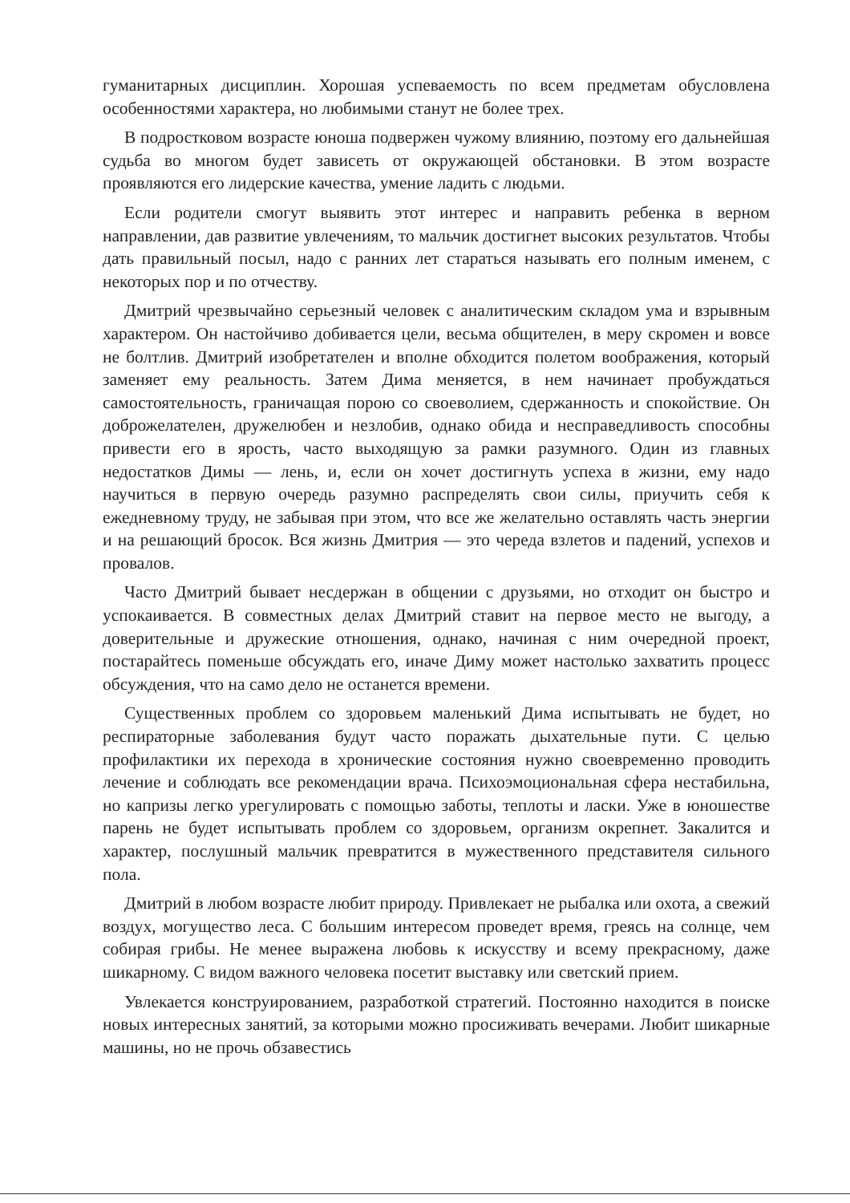гуманитарных дисциплин. Хорошая успеваемость по всем предметам обусловлена особенностями характера, но любимыми станут не более трех.
В подростковом возрасте юноша подвержен чужому влиянию, поэтому его дальнейшая судьба во многом будет зависеть от окружающей обстановки. В этом возрасте проявляются его лидерские качества, умение ладить с людьми.
Если родители смогут выявить этот интерес и направить ребенка в верном направлении, дав развитие увлечениям, то мальчик достигнет высоких результатов. Чтобы дать правильный посыл, надо с ранних лет стараться называть его полным именем, с некоторых пор и по отчеству.
Дмитрий чрезвычайно серьезный человек с аналитическим складом ума и взрывным характером. Он настойчиво добивается цели, весьма общителен, в меру скромен и вовсе не болтлив. Дмитрий изобретателен и вполне обходится полетом воображения, который заменяет ему реальность. Затем Дима меняется, в нем начинает пробуждаться самостоятельность, граничащая порою со своеволием, сдержанность и спокойствие. Он доброжелателен, дружелюбен и незлобив, однако обида и несправедливость способны привести его в ярость, часто выходящую за рамки разумного. Один из главных недостатков Димы — лень, и, если он хочет достигнуть успеха в жизни, ему надо научиться в первую очередь разумно распределять свои силы, приучить себя к ежедневному труду, не забывая при этом, что все же желательно оставлять часть энергии и на решающий бросок. Вся жизнь Дмитрия — это череда взлетов и падений, успехов и провалов.
Часто Дмитрий бывает несдержан в общении с друзьями, но отходит он быстро и успокаивается. В совместных делах Дмитрий ставит на первое место не выгоду, а доверительные и дружеские отношения, однако, начиная с ним очередной проект, постарайтесь поменьше обсуждать его, иначе Диму может настолько захватить процесс обсуждения, что на само дело не останется времени.
Существенных проблем со здоровьем маленький Дима испытывать не будет, но респираторные заболевания будут часто поражать дыхательные пути. С целью профилактики их перехода в хронические состояния нужно своевременно проводить лечение и соблюдать все рекомендации врача. Психоэмоциональная сфера нестабильна, но капризы легко урегулировать с помощью заботы, теплоты и ласки. Уже в юношестве парень не будет испытывать проблем со здоровьем, организм окрепнет. Закалится и характер, послушный мальчик превратится в мужественного представителя сильного пола.
Дмитрий в любом возрасте любит природу. Привлекает не рыбалка или охота, а свежий воздух, могущество леса. С большим интересом проведет время, греясь на солнце, чем собирая грибы. Не менее выражена любовь к искусству и всему прекрасному, даже шикарному. С видом важного человека посетит выставку или светский прием.
Увлекается конструированием, разработкой стратегий. Постоянно находится в поиске новых интересных занятий, за которыми можно просиживать вечерами. Любит шикарные машины, но не прочь обзавестись